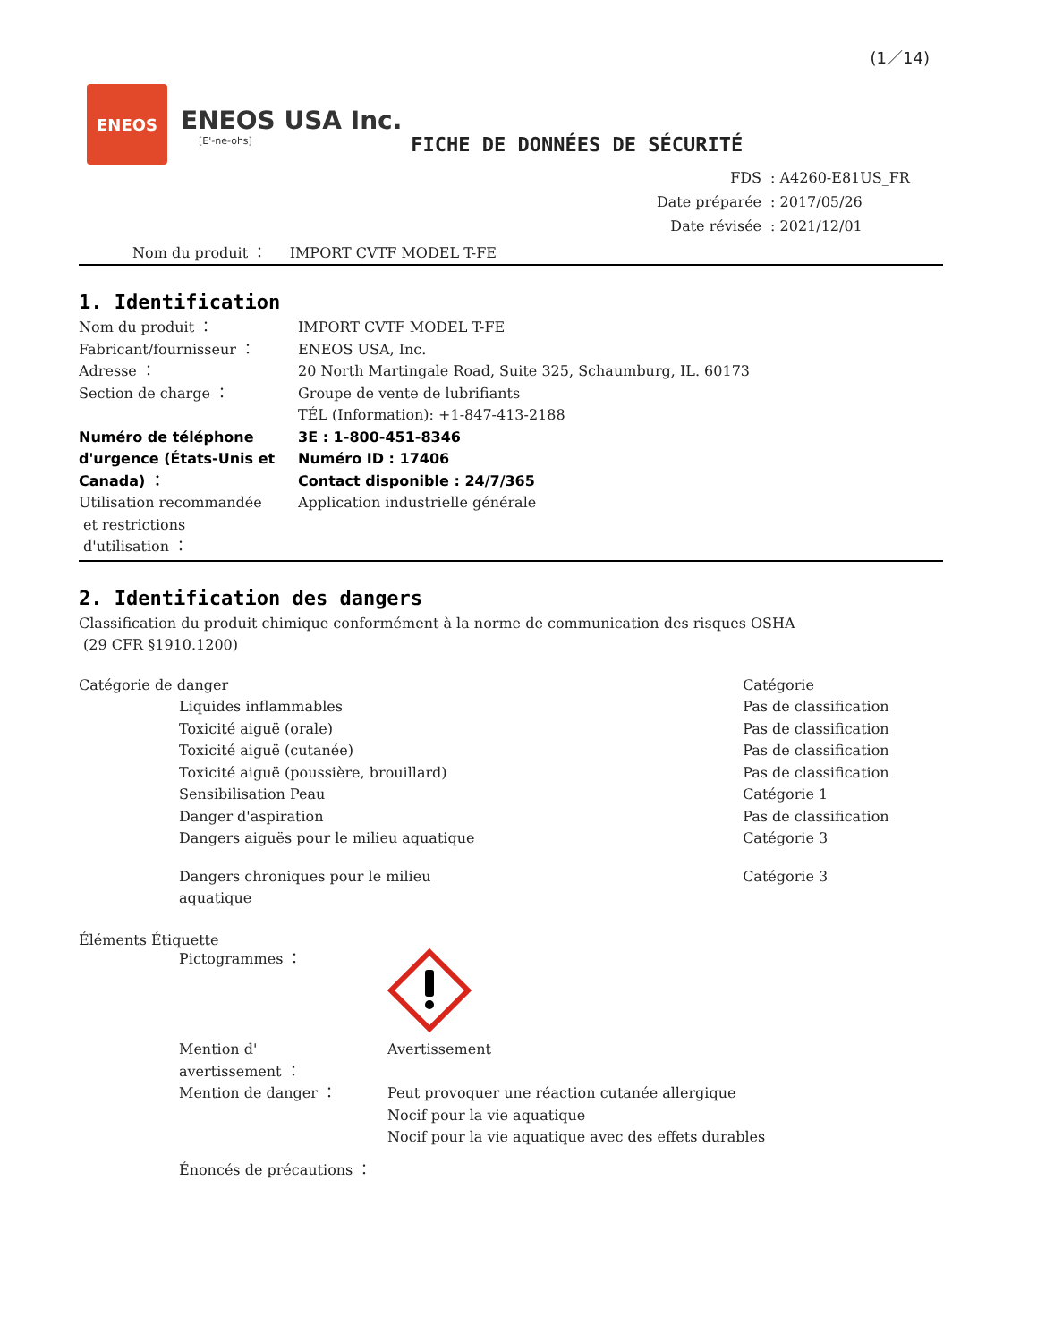(1／14)
ENEOS
ENEOS USA Inc.
[E'-ne-ohs]
FICHE DE DONNÉES DE SÉCURITÉ
| FDS | : A4260-E81US_FR |
| Date préparée | : 2017/05/26 |
| Date révisée | : 2021/12/01 |
Nom du produit ： IMPORT CVTF MODEL T-FE
1. Identification
| Nom du produit ： | IMPORT CVTF MODEL T-FE |
| Fabricant/fournisseur ： | ENEOS USA, Inc. |
| Adresse ： | 20 North Martingale Road, Suite 325, Schaumburg, IL. 60173 |
| Section de charge ： | Groupe de vente de lubrifiants TÉL (Information): +1-847-413-2188 |
| Numéro de téléphone d'urgence (États-Unis et Canada) ： | 3E : 1-800-451-8346 Numéro ID : 17406 Contact disponible : 24/7/365 |
| Utilisation recommandée et restrictions d'utilisation ： | Application industrielle générale |
2. Identification des dangers
Classification du produit chimique conformément à la norme de communication des risques OSHA
(29 CFR §1910.1200)
| Catégorie de danger | Catégorie |
| Liquides inflammables | Pas de classification |
| Toxicité aiguë (orale) | Pas de classification |
| Toxicité aiguë (cutanée) | Pas de classification |
| Toxicité aiguë (poussière, brouillard) | Pas de classification |
| Sensibilisation Peau | Catégorie 1 |
| Danger d'aspiration | Pas de classification |
| Dangers aiguës pour le milieu aquatique | Catégorie 3 |
| Dangers chroniques pour le milieu aquatique | Catégorie 3 |
Éléments Étiquette
| Pictogrammes ： | |
| Mention d' avertissement ： | Avertissement |
| Mention de danger ： | Peut provoquer une réaction cutanée allergique Nocif pour la vie aquatique Nocif pour la vie aquatique avec des effets durables |
| Énoncés de précautions ： | |